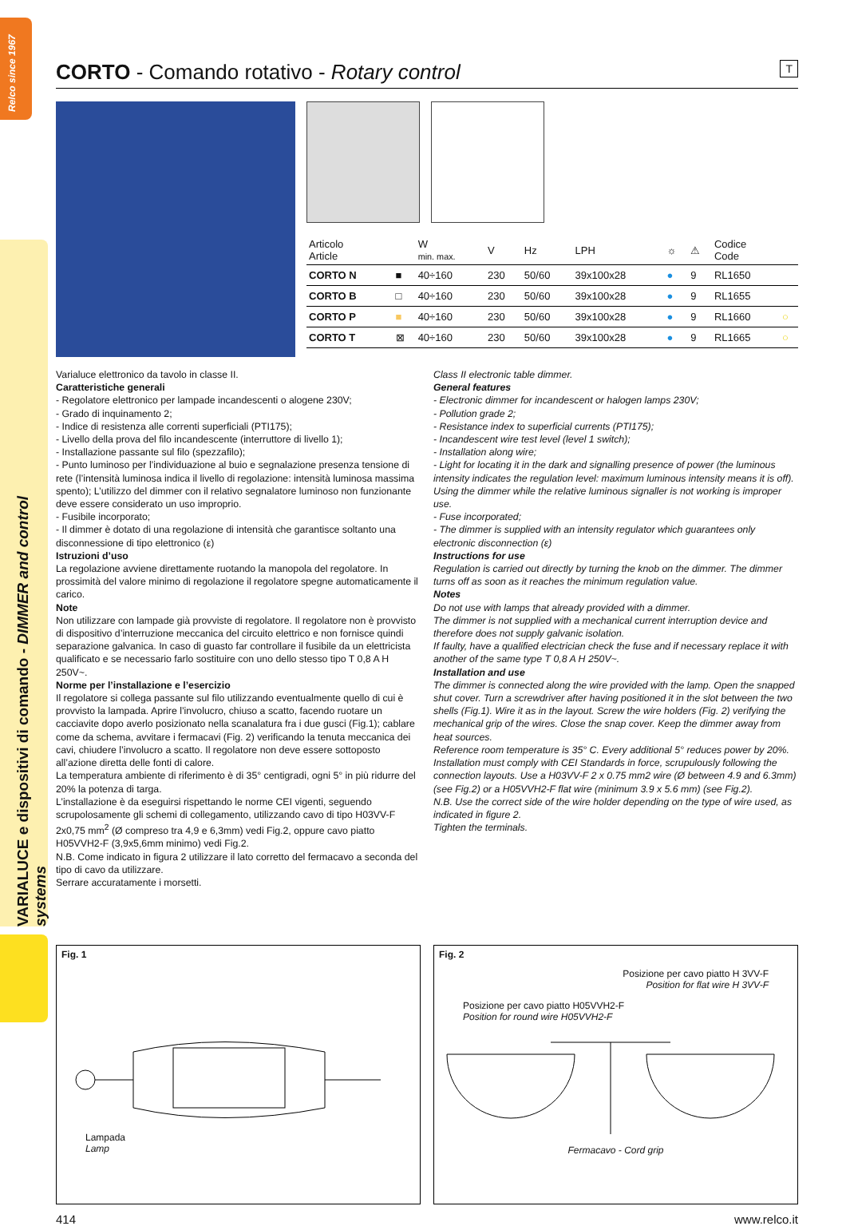Relco since 1967
VARIALUCE e dispositivi di comando - DIMMER and control systems
CORTO - Comando rotativo - Rotary control T
| Articolo Article | | W min. max. | V | Hz | LPH | ☼ | ⚠ | Codice Code | |
| --- | --- | --- | --- | --- | --- | --- | --- | --- | --- |
| CORTO N | ■ | 40÷160 | 230 | 50/60 | 39x100x28 | ● | 9 | RL1650 | |
| CORTO B | □ | 40÷160 | 230 | 50/60 | 39x100x28 | ● | 9 | RL1655 | |
| CORTO P | ■ | 40÷160 | 230 | 50/60 | 39x100x28 | ● | 9 | RL1660 | ○ |
| CORTO T | ⊠ | 40÷160 | 230 | 50/60 | 39x100x28 | ● | 9 | RL1665 | ○ |
Varialuce elettronico da tavolo in classe II.
Caratteristiche generali
- Regolatore elettronico per lampade incandescenti o alogene 230V;
- Grado di inquinamento 2;
- Indice di resistenza alle correnti superficiali (PTI175);
- Livello della prova del filo incandescente (interruttore di livello 1);
- Installazione passante sul filo (spezzafilo);
- Punto luminoso per l’individuazione al buio e segnalazione presenza tensione di rete (l’intensità luminosa indica il livello di regolazione: intensità luminosa massima spento); L’utilizzo del dimmer con il relativo segnalatore luminoso non funzionante deve essere considerato un uso improprio.
- Fusibile incorporato;
- Il dimmer è dotato di una regolazione di intensità che garantisce soltanto una disconnessione di tipo elettronico (ε)
Istruzioni d’uso
La regolazione avviene direttamente ruotando la manopola del regolatore. In prossimità del valore minimo di regolazione il regolatore spegne automaticamente il carico.
Note
Non utilizzare con lampade già provviste di regolatore. Il regolatore non è provvisto di dispositivo d’interruzione meccanica del circuito elettrico e non fornisce quindi separazione galvanica. In caso di guasto far controllare il fusibile da un elettricista qualificato e se necessario farlo sostituire con uno dello stesso tipo T 0,8 A H 250V~.
Norme per l’installazione e l’esercizio
Il regolatore si collega passante sul filo utilizzando eventualmente quello di cui è provvisto la lampada. Aprire l’involucro, chiuso a scatto, facendo ruotare un cacciavite dopo averlo posizionato nella scanalatura fra i due gusci (Fig.1); cablare come da schema, avvitare i fermacavi (Fig. 2) verificando la tenuta meccanica dei cavi, chiudere l’involucro a scatto. Il regolatore non deve essere sottoposto all’azione diretta delle fonti di calore.
La temperatura ambiente di riferimento è di 35° centigradi, ogni 5° in più ridurre del 20% la potenza di targa.
L’installazione è da eseguirsi rispettando le norme CEI vigenti, seguendo scrupolosamente gli schemi di collegamento, utilizzando cavo di tipo H03VV-F 2x0,75 mm<sup>2</sup> (Ø compreso tra 4,9 e 6,3mm) vedi Fig.2, oppure cavo piatto H05VVH2-F (3,9x5,6mm minimo) vedi Fig.2.
N.B. Come indicato in figura 2 utilizzare il lato corretto del fermacavo a seconda del tipo di cavo da utilizzare.
Serrare accuratamente i morsetti.
Class II electronic table dimmer.
General features
- Electronic dimmer for incandescent or halogen lamps 230V;
- Pollution grade 2;
- Resistance index to superficial currents (PTI175);
- Incandescent wire test level (level 1 switch);
- Installation along wire;
- Light for locating it in the dark and signalling presence of power (the luminous intensity indicates the regulation level: maximum luminous intensity means it is off). Using the dimmer while the relative luminous signaller is not working is improper use.
- Fuse incorporated;
- The dimmer is supplied with an intensity regulator which guarantees only electronic disconnection (ε)
Instructions for use
Regulation is carried out directly by turning the knob on the dimmer. The dimmer turns off as soon as it reaches the minimum regulation value.
Notes
Do not use with lamps that already provided with a dimmer.
The dimmer is not supplied with a mechanical current interruption device and therefore does not supply galvanic isolation.
If faulty, have a qualified electrician check the fuse and if necessary replace it with another of the same type T 0,8 A H 250V~.
Installation and use
The dimmer is connected along the wire provided with the lamp. Open the snapped shut cover. Turn a screwdriver after having positioned it in the slot between the two shells (Fig.1). Wire it as in the layout. Screw the wire holders (Fig. 2) verifying the mechanical grip of the wires. Close the snap cover. Keep the dimmer away from heat sources.
Reference room temperature is 35° C. Every additional 5° reduces power by 20%.
Installation must comply with CEI Standards in force, scrupulously following the connection layouts. Use a H03VV-F 2 x 0.75 mm2 wire (Ø between 4.9 and 6.3mm) (see Fig.2) or a H05VVH2-F flat wire (minimum 3.9 x 5.6 mm) (see Fig.2).
N.B. Use the correct side of the wire holder depending on the type of wire used, as indicated in figure 2.
Tighten the terminals.
Fig. 1
Lampada
Lamp
Fig. 2
Posizione per cavo piatto H 3VV-F
Position for flat wire H 3VV-F
Posizione per cavo piatto H05VVH2-F
Position for round wire H05VVH2-F
Fermacavo - Cord grip
414 www.relco.it